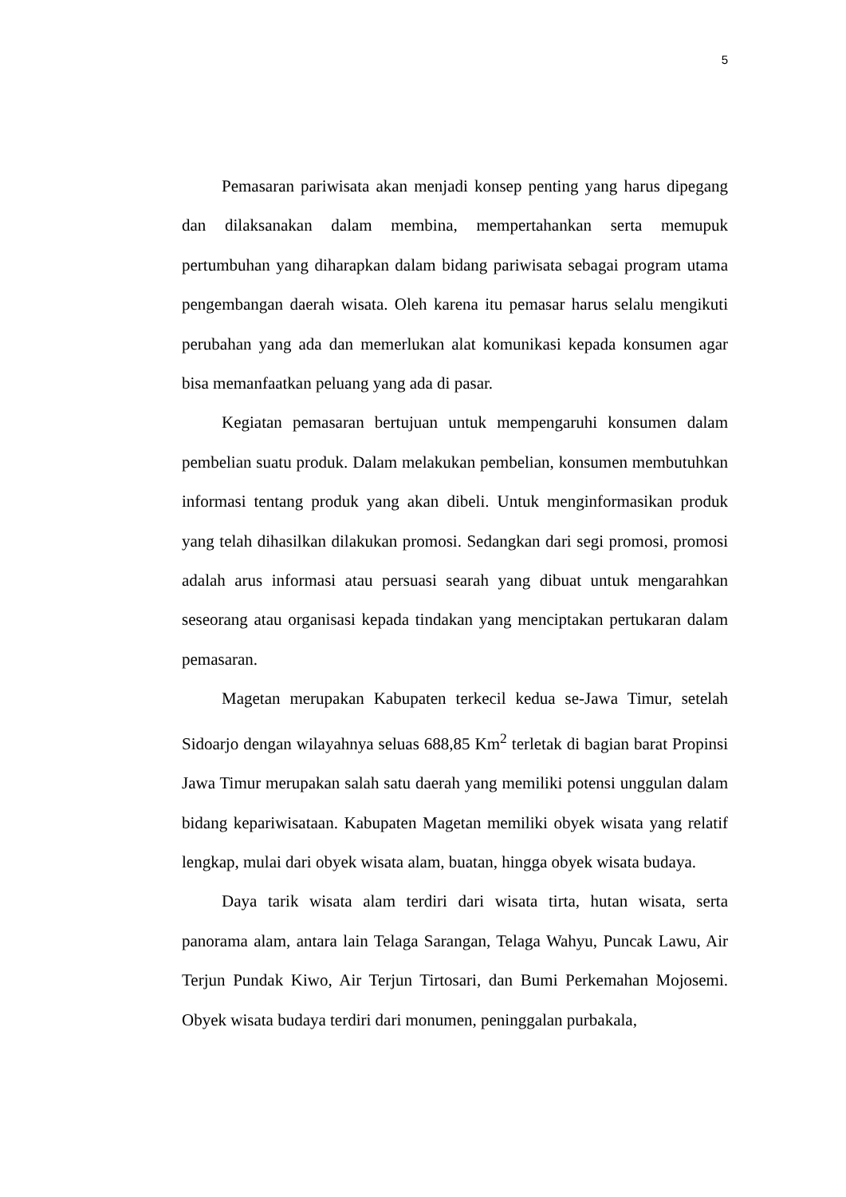5
Pemasaran pariwisata akan menjadi konsep penting yang harus dipegang dan dilaksanakan dalam membina, mempertahankan serta memupuk pertumbuhan yang diharapkan dalam bidang pariwisata sebagai program utama pengembangan daerah wisata. Oleh karena itu pemasar harus selalu mengikuti perubahan yang ada dan memerlukan alat komunikasi kepada konsumen agar bisa memanfaatkan peluang yang ada di pasar.
Kegiatan pemasaran bertujuan untuk mempengaruhi konsumen dalam pembelian suatu produk. Dalam melakukan pembelian, konsumen membutuhkan informasi tentang produk yang akan dibeli. Untuk menginformasikan produk yang telah dihasilkan dilakukan promosi. Sedangkan dari segi promosi, promosi adalah arus informasi atau persuasi searah yang dibuat untuk mengarahkan seseorang atau organisasi kepada tindakan yang menciptakan pertukaran dalam pemasaran.
Magetan merupakan Kabupaten terkecil kedua se-Jawa Timur, setelah Sidoarjo dengan wilayahnya seluas 688,85 Km<sup>2</sup> terletak di bagian barat Propinsi Jawa Timur merupakan salah satu daerah yang memiliki potensi unggulan dalam bidang kepariwisataan. Kabupaten Magetan memiliki obyek wisata yang relatif lengkap, mulai dari obyek wisata alam, buatan, hingga obyek wisata budaya.
Daya tarik wisata alam terdiri dari wisata tirta, hutan wisata, serta panorama alam, antara lain Telaga Sarangan, Telaga Wahyu, Puncak Lawu, Air Terjun Pundak Kiwo, Air Terjun Tirtosari, dan Bumi Perkemahan Mojosemi. Obyek wisata budaya terdiri dari monumen, peninggalan purbakala,